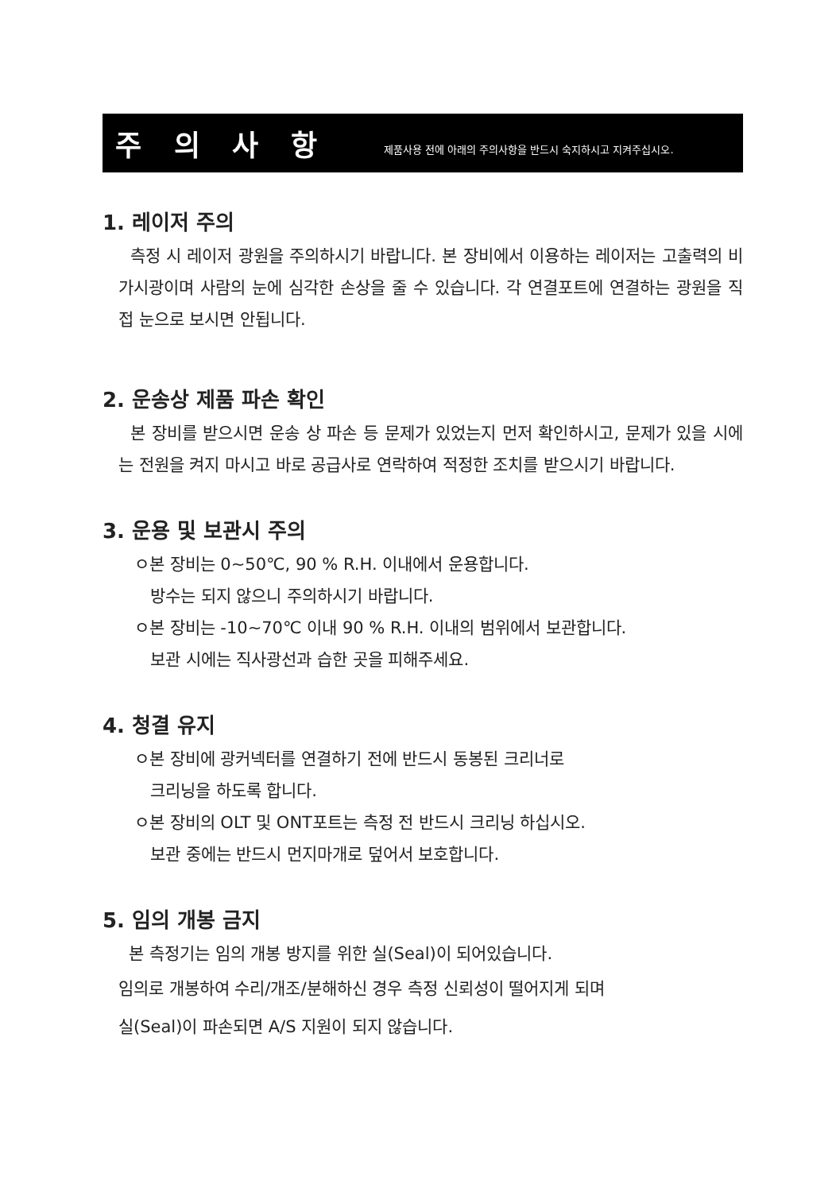주 의 사 항
제품사용 전에 아래의 주의사항을 반드시 숙지하시고 지켜주십시오.
1. 레이저 주의
측정 시 레이저 광원을 주의하시기 바랍니다. 본 장비에서 이용하는 레이저는 고출력의 비가시광이며 사람의 눈에 심각한 손상을 줄 수 있습니다. 각 연결포트에 연결하는 광원을 직접 눈으로 보시면 안됩니다.
2. 운송상 제품 파손 확인
본 장비를 받으시면 운송 상 파손 등 문제가 있었는지 먼저 확인하시고, 문제가 있을 시에는 전원을 켜지 마시고 바로 공급사로 연락하여 적정한 조치를 받으시기 바랍니다.
3. 운용 및 보관시 주의
ㅇ본 장비는 0~50℃, 90 % R.H. 이내에서 운용합니다.
방수는 되지 않으니 주의하시기 바랍니다.
ㅇ본 장비는 -10~70℃ 이내 90 % R.H. 이내의 범위에서 보관합니다.
보관 시에는 직사광선과 습한 곳을 피해주세요.
4. 청결 유지
ㅇ본 장비에 광커넥터를 연결하기 전에 반드시 동봉된 크리너로
크리닝을 하도록 합니다.
ㅇ본 장비의 OLT 및 ONT포트는 측정 전 반드시 크리닝 하십시오.
보관 중에는 반드시 먼지마개로 덮어서 보호합니다.
5. 임의 개봉 금지
본 측정기는 임의 개봉 방지를 위한 실(Seal)이 되어있습니다.
임의로 개봉하여 수리/개조/분해하신 경우 측정 신뢰성이 떨어지게 되며
실(Seal)이 파손되면 A/S 지원이 되지 않습니다.